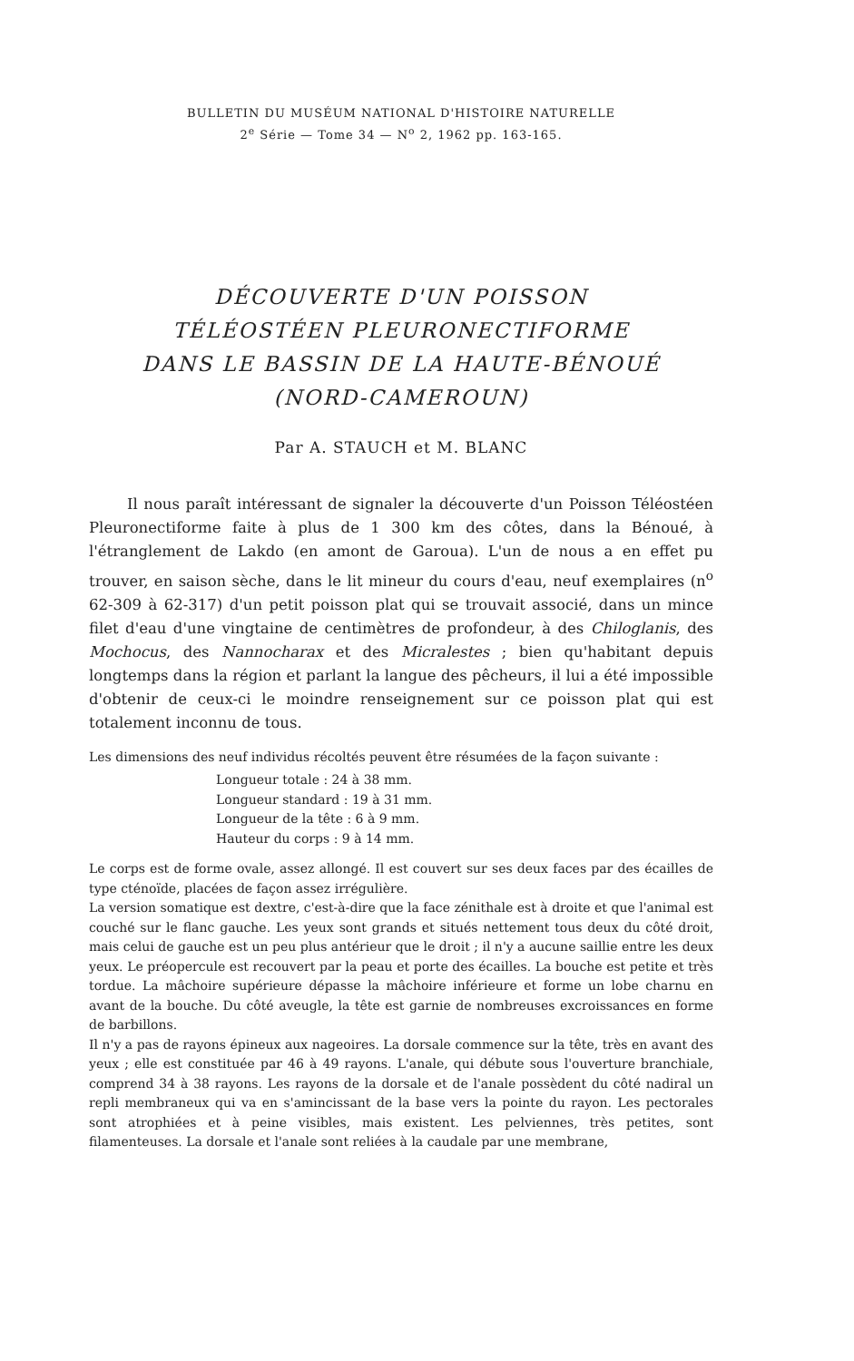BULLETIN DU MUSÉUM NATIONAL D'HISTOIRE NATURELLE
2<sup>e</sup> Série — Tome 34 — N<sup>o</sup> 2, 1962 pp. 163-165.
DÉCOUVERTE D'UN POISSON
TÉLÉOSTÉEN PLEURONECTIFORME
DANS LE BASSIN DE LA HAUTE-BÉNOUÉ
(NORD-CAMEROUN)
Par A. STAUCH et M. BLANC
Il nous paraît intéressant de signaler la découverte d'un Poisson Téléostéen Pleuronectiforme faite à plus de 1 300 km des côtes, dans la Bénoué, à l'étranglement de Lakdo (en amont de Garoua). L'un de nous a en effet pu trouver, en saison sèche, dans le lit mineur du cours d'eau, neuf exemplaires (n<sup>o</sup> 62-309 à 62-317) d'un petit poisson plat qui se trouvait associé, dans un mince filet d'eau d'une vingtaine de centimètres de profondeur, à des Chiloglanis, des Mochocus, des Nannocharax et des Micralestes ; bien qu'habitant depuis longtemps dans la région et parlant la langue des pêcheurs, il lui a été impossible d'obtenir de ceux-ci le moindre renseignement sur ce poisson plat qui est totalement inconnu de tous.
Les dimensions des neuf individus récoltés peuvent être résumées de la façon suivante :
Longueur totale : 24 à 38 mm.
Longueur standard : 19 à 31 mm.
Longueur de la tête : 6 à 9 mm.
Hauteur du corps : 9 à 14 mm.
Le corps est de forme ovale, assez allongé. Il est couvert sur ses deux faces par des écailles de type cténoïde, placées de façon assez irrégulière.
La version somatique est dextre, c'est-à-dire que la face zénithale est à droite et que l'animal est couché sur le flanc gauche. Les yeux sont grands et situés nettement tous deux du côté droit, mais celui de gauche est un peu plus antérieur que le droit ; il n'y a aucune saillie entre les deux yeux. Le préopercule est recouvert par la peau et porte des écailles. La bouche est petite et très tordue. La mâchoire supérieure dépasse la mâchoire inférieure et forme un lobe charnu en avant de la bouche. Du côté aveugle, la tête est garnie de nombreuses excroissances en forme de barbillons.
Il n'y a pas de rayons épineux aux nageoires. La dorsale commence sur la tête, très en avant des yeux ; elle est constituée par 46 à 49 rayons. L'anale, qui débute sous l'ouverture branchiale, comprend 34 à 38 rayons. Les rayons de la dorsale et de l'anale possèdent du côté nadiral un repli membraneux qui va en s'amincissant de la base vers la pointe du rayon. Les pectorales sont atrophiées et à peine visibles, mais existent. Les pelviennes, très petites, sont filamenteuses. La dorsale et l'anale sont reliées à la caudale par une membrane,